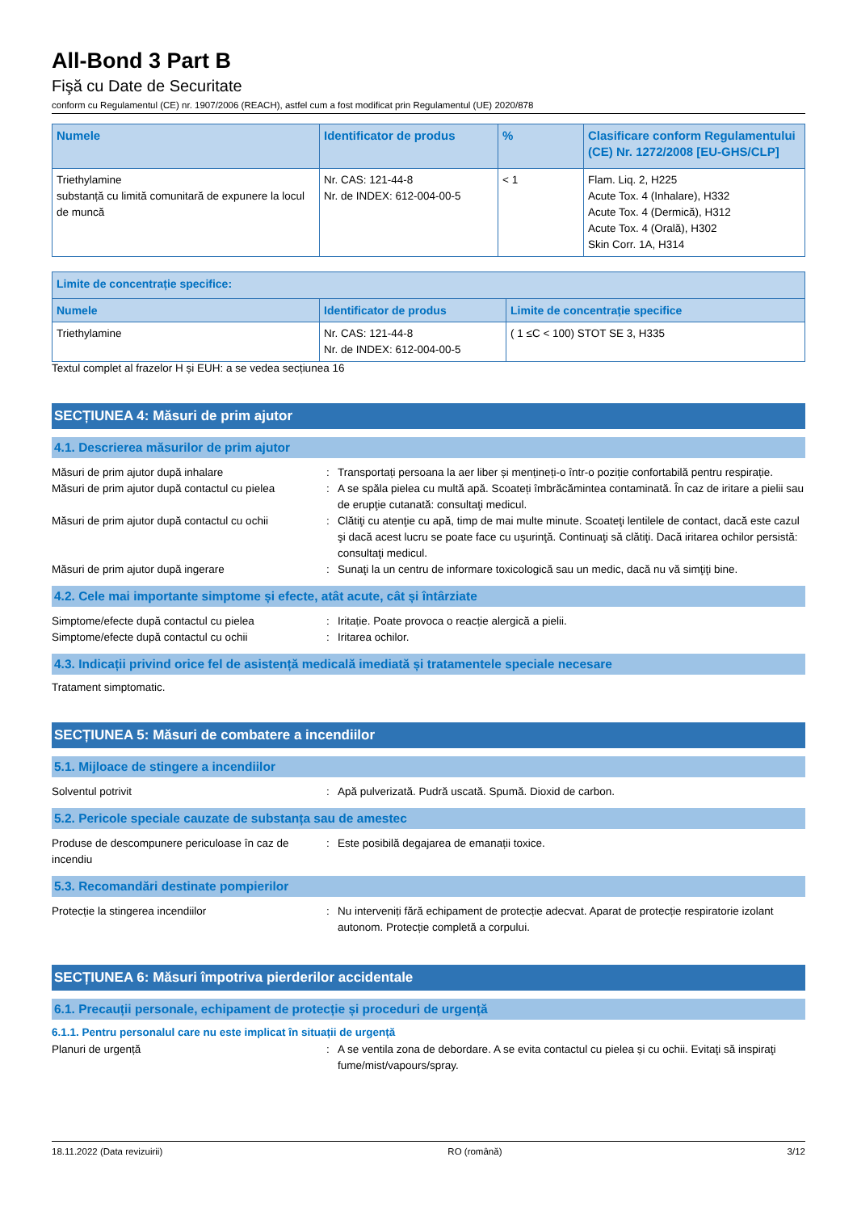All-Bond 3 Part B
Fişă cu Date de Securitate
conform cu Regulamentul (CE) nr. 1907/2006 (REACH), astfel cum a fost modificat prin Regulamentul (UE) 2020/878
| Numele | Identificator de produs | % | Clasificare conform Regulamentului (CE) Nr. 1272/2008 [EU-GHS/CLP] |
| --- | --- | --- | --- |
| Triethylamine substanță cu limită comunitară de expunere la locul de muncă | Nr. CAS: 121-44-8 Nr. de INDEX: 612-004-00-5 | < 1 | Flam. Liq. 2, H225 Acute Tox. 4 (Inhalare), H332 Acute Tox. 4 (Dermică), H312 Acute Tox. 4 (Orală), H302 Skin Corr. 1A, H314 |
| Limite de concentrație specifice: | | |
| --- | --- | --- |
| Numele | Identificator de produs | Limite de concentrație specifice |
| Triethylamine | Nr. CAS: 121-44-8 Nr. de INDEX: 612-004-00-5 | ( 1 ≤C < 100) STOT SE 3, H335 |
Textul complet al frazelor H și EUH: a se vedea secțiunea 16
SECȚIUNEA 4: Măsuri de prim ajutor
4.1. Descrierea măsurilor de prim ajutor
Măsuri de prim ajutor după inhalare : Transportați persoana la aer liber și mențineți-o într-o poziție confortabilă pentru respirație.
Măsuri de prim ajutor după contactul cu pielea
: A se spăla pielea cu multă apă. Scoateți îmbrăcămintea contaminată. În caz de iritare a pielii sau de erupţie cutanată: consultaţi medicul.
Măsuri de prim ajutor după contactul cu ochii
: Clătiţi cu atenţie cu apă, timp de mai multe minute. Scoateţi lentilele de contact, dacă este cazul şi dacă acest lucru se poate face cu uşurinţă. Continuaţi să clătiţi. Dacă iritarea ochilor persistă: consultaţi medicul.
Măsuri de prim ajutor după ingerare : Sunaţi la un centru de informare toxicologică sau un medic, dacă nu vă simţiţi bine.
4.2. Cele mai importante simptome și efecte, atât acute, cât și întârziate
Simptome/efecte după contactul cu pielea : Iritație. Poate provoca o reacție alergică a pielii.
Simptome/efecte după contactul cu ochii : Iritarea ochilor.
4.3. Indicații privind orice fel de asistență medicală imediată și tratamentele speciale necesare
Tratament simptomatic.
SECȚIUNEA 5: Măsuri de combatere a incendiilor
5.1. Mijloace de stingere a incendiilor
Solventul potrivit : Apă pulverizată. Pudră uscată. Spumă. Dioxid de carbon.
5.2. Pericole speciale cauzate de substanța sau de amestec
Produse de descompunere periculoase în caz de incendiu
: Este posibilă degajarea de emanații toxice.
5.3. Recomandări destinate pompierilor
Protecție la stingerea incendiilor : Nu interveniți fără echipament de protecție adecvat. Aparat de protecție respiratorie izolant autonom. Protecție completă a corpului.
SECȚIUNEA 6: Măsuri împotriva pierderilor accidentale
6.1. Precauții personale, echipament de protecție și proceduri de urgență
6.1.1. Pentru personalul care nu este implicat în situații de urgență
Planuri de urgență : A se ventila zona de debordare. A se evita contactul cu pielea și cu ochii. Evitaţi să inspiraţi fume/mist/vapours/spray.
18.11.2022 (Data revizuirii) RO (română) 3/12